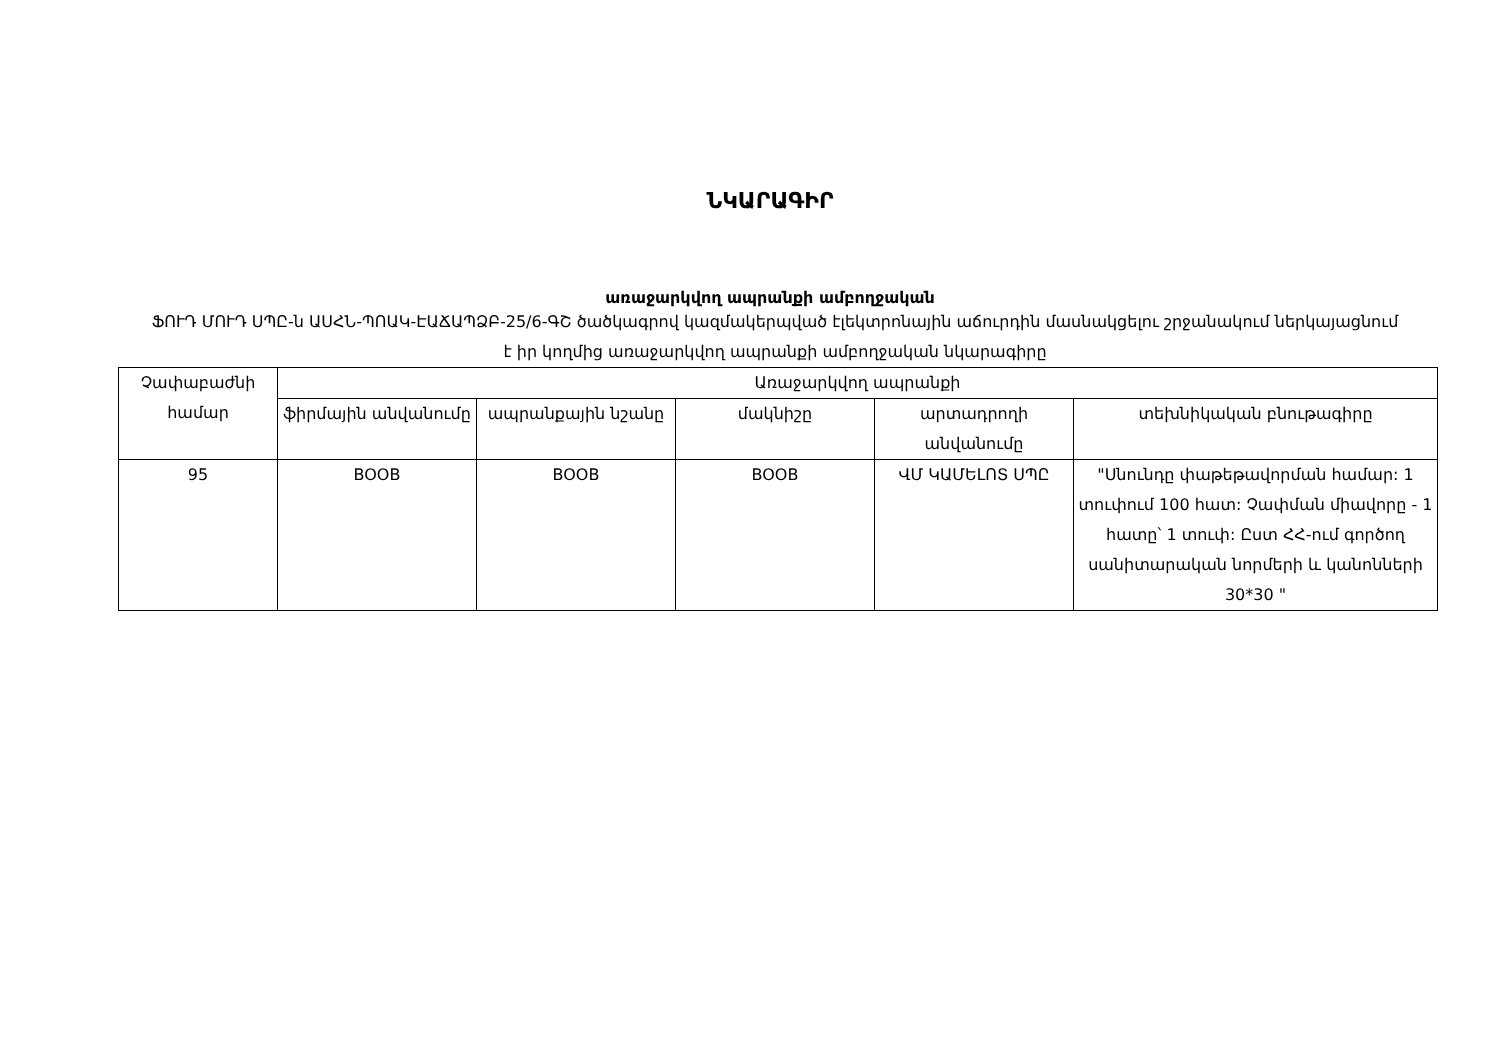ՆԿԱՐԱԳԻՐ
առաջարկվող ապրանքի ամբողջական
ՖՈՒԴ ՄՈՒԴ ՍՊԸ-ն ԱՍՀՆ-ՊՈԱԿ-ԷԱՃԱՊՁԲ-25/6-ԳՇ ծածկագրով կազմակերպված էլեկտրոնային աճուրդին մասնակցելու շրջանակում ներկայացնում է իր կողմից առաջարկվող ապրանքի ամբողջական նկարագիրը
| Չափաբաժնի համար | Առաջարկվող ապրանքի | | | | |
| --- | --- | --- | --- | --- | --- |
| | ֆիրմային անվանումը | ապրանքային նշանը | մակնիշը | արտադրողի անվանումը | տեխնիկական բնութագիրը |
| 95 | BOOB | BOOB | BOOB | ՎՄ ԿԱՄԵԼՈՏ ՍՊԸ | "Սնունդը փաթեթավորման համար: 1 տուփում 100 հատ: Չափման միավորը - 1 հատը՝ 1 տուփ: Ըստ ՀՀ-ում գործող սանիտարական նորմերի և կանոնների 30*30 " |